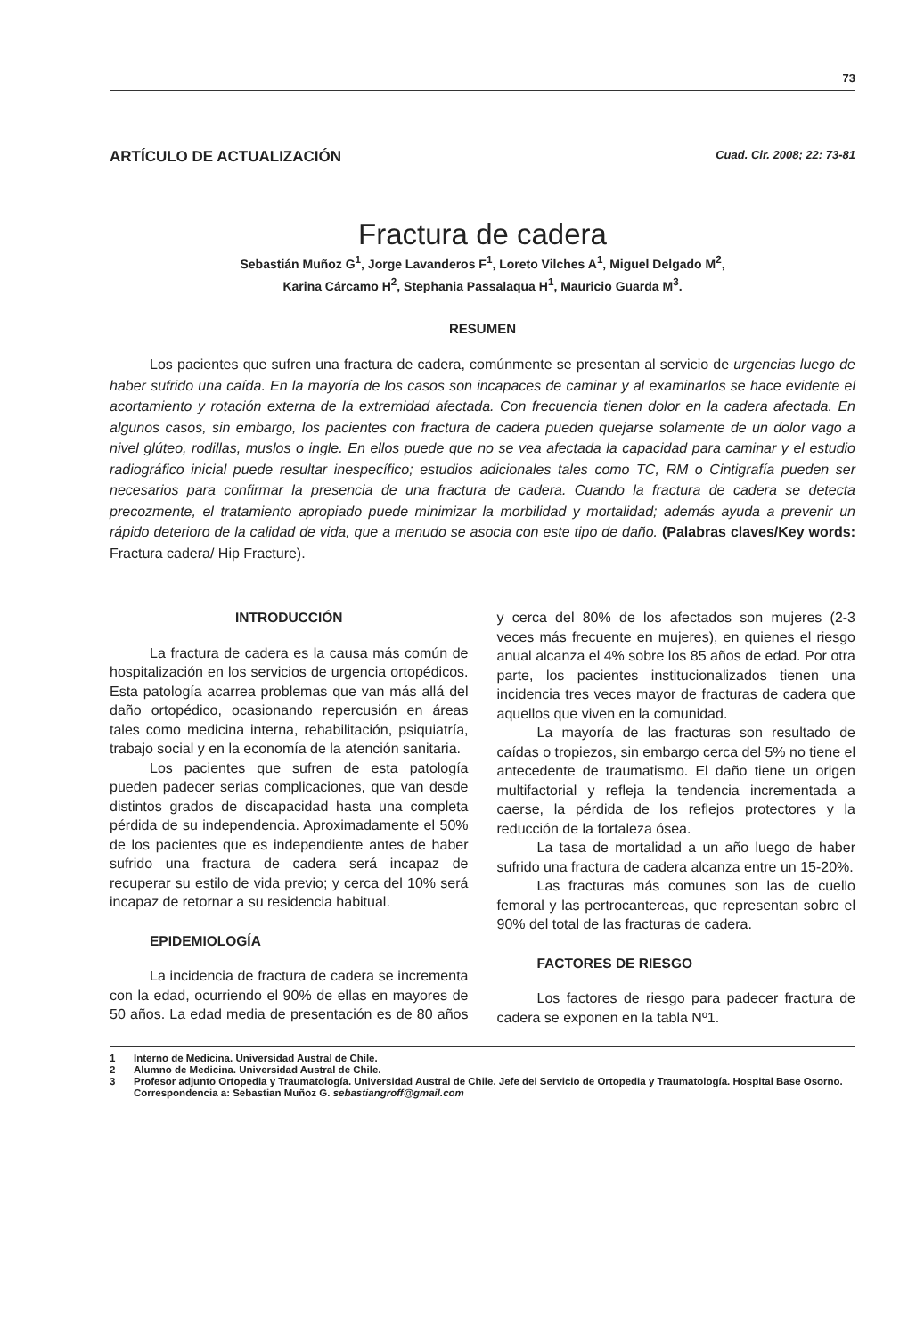73
ARTÍCULO DE ACTUALIZACIÓN
Cuad. Cir. 2008; 22: 73-81
Fractura de cadera
Sebastián Muñoz G<sup>1</sup>, Jorge Lavanderos F<sup>1</sup>, Loreto Vilches A<sup>1</sup>, Miguel Delgado M<sup>2</sup>,
Karina Cárcamo H<sup>2</sup>, Stephania Passalaqua H<sup>1</sup>, Mauricio Guarda M<sup>3</sup>.
RESUMEN
Los pacientes que sufren una fractura de cadera, comúnmente se presentan al servicio de urgencias luego de haber sufrido una caída. En la mayoría de los casos son incapaces de caminar y al examinarlos se hace evidente el acortamiento y rotación externa de la extremidad afectada. Con frecuencia tienen dolor en la cadera afectada. En algunos casos, sin embargo, los pacientes con fractura de cadera pueden quejarse solamente de un dolor vago a nivel glúteo, rodillas, muslos o ingle. En ellos puede que no se vea afectada la capacidad para caminar y el estudio radiográfico inicial puede resultar inespecífico; estudios adicionales tales como TC, RM o Cintigrafía pueden ser necesarios para confirmar la presencia de una fractura de cadera. Cuando la fractura de cadera se detecta precozmente, el tratamiento apropiado puede minimizar la morbilidad y mortalidad; además ayuda a prevenir un rápido deterioro de la calidad de vida, que a menudo se asocia con este tipo de daño. (Palabras claves/Key words: Fractura cadera/ Hip Fracture).
INTRODUCCIÓN
La fractura de cadera es la causa más común de hospitalización en los servicios de urgencia ortopédicos. Esta patología acarrea problemas que van más allá del daño ortopédico, ocasionando repercusión en áreas tales como medicina interna, rehabilitación, psiquiatría, trabajo social y en la economía de la atención sanitaria.
Los pacientes que sufren de esta patología pueden padecer serias complicaciones, que van desde distintos grados de discapacidad hasta una completa pérdida de su independencia. Aproximadamente el 50% de los pacientes que es independiente antes de haber sufrido una fractura de cadera será incapaz de recuperar su estilo de vida previo; y cerca del 10% será incapaz de retornar a su residencia habitual.
EPIDEMIOLOGÍA
La incidencia de fractura de cadera se incrementa con la edad, ocurriendo el 90% de ellas en mayores de 50 años. La edad media de presentación es de 80 años y cerca del 80% de los afectados son mujeres (2-3 veces más frecuente en mujeres), en quienes el riesgo anual alcanza el 4% sobre los 85 años de edad. Por otra parte, los pacientes institucionalizados tienen una incidencia tres veces mayor de fracturas de cadera que aquellos que viven en la comunidad.
La mayoría de las fracturas son resultado de caídas o tropiezos, sin embargo cerca del 5% no tiene el antecedente de traumatismo. El daño tiene un origen multifactorial y refleja la tendencia incrementada a caerse, la pérdida de los reflejos protectores y la reducción de la fortaleza ósea.
La tasa de mortalidad a un año luego de haber sufrido una fractura de cadera alcanza entre un 15-20%.
Las fracturas más comunes son las de cuello femoral y las pertrocantereas, que representan sobre el 90% del total de las fracturas de cadera.
FACTORES DE RIESGO
Los factores de riesgo para padecer fractura de cadera se exponen en la tabla Nº1.
1 Interno de Medicina. Universidad Austral de Chile.
2 Alumno de Medicina. Universidad Austral de Chile.
3 Profesor adjunto Ortopedia y Traumatología. Universidad Austral de Chile. Jefe del Servicio de Ortopedia y Traumatología. Hospital Base Osorno.
Correspondencia a: Sebastian Muñoz G. sebastiangroff@gmail.com